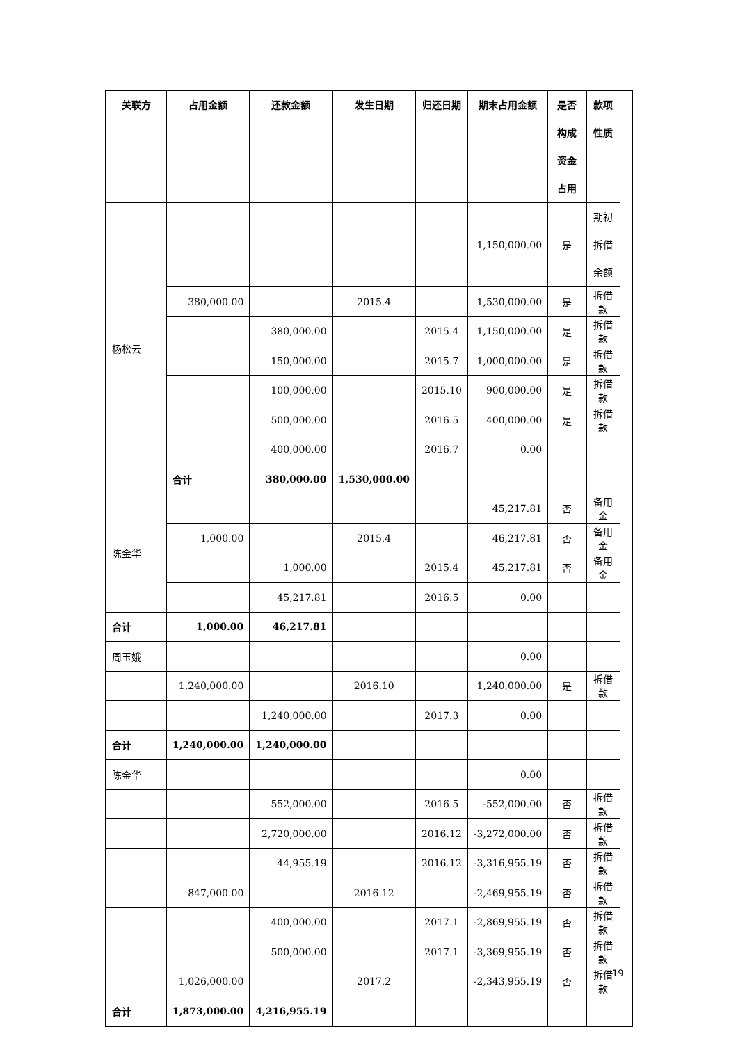| 关联方 | 占用金额 | 还款金额 | 发生日期 | 归还日期 | 期末占用金额 | 是否构成资金占用 | 款项性质 | |
| --- | --- | --- | --- | --- | --- | --- | --- | --- |
| 杨松云 | | | | | 1,150,000.00 | 是 | 期初拆借余额 | |
| | 380,000.00 | | 2015.4 | | 1,530,000.00 | 是 | 拆借款 | |
| | | 380,000.00 | | 2015.4 | 1,150,000.00 | 是 | 拆借款 | |
| | | 150,000.00 | | 2015.7 | 1,000,000.00 | 是 | 拆借款 | |
| | | 100,000.00 | | 2015.10 | 900,000.00 | 是 | 拆借款 | |
| | | 500,000.00 | | 2016.5 | 400,000.00 | 是 | 拆借款 | |
| | | 400,000.00 | | 2016.7 | 0.00 | | | |
| | 合计 | 380,000.00 | 1,530,000.00 | | | | | |
| 陈金华 | | | | | 45,217.81 | 否 | 备用金 | |
| | 1,000.00 | | 2015.4 | | 46,217.81 | 否 | 备用金 | |
| | | 1,000.00 | | 2015.4 | 45,217.81 | 否 | 备用金 | |
| | | 45,217.81 | | 2016.5 | 0.00 | | | |
| 合计 | 1,000.00 | 46,217.81 | | | | | | |
| 周玉娥 | | | | | 0.00 | | | |
| | 1,240,000.00 | | 2016.10 | | 1,240,000.00 | 是 | 拆借款 | |
| | | 1,240,000.00 | | 2017.3 | 0.00 | | | |
| 合计 | 1,240,000.00 | 1,240,000.00 | | | | | | |
| 陈金华 | | | | | 0.00 | | | |
| | | 552,000.00 | | 2016.5 | -552,000.00 | 否 | 拆借款 | |
| | | 2,720,000.00 | | 2016.12 | -3,272,000.00 | 否 | 拆借款 | |
| | | 44,955.19 | | 2016.12 | -3,316,955.19 | 否 | 拆借款 | |
| | 847,000.00 | | 2016.12 | | -2,469,955.19 | 否 | 拆借款 | |
| | | 400,000.00 | | 2017.1 | -2,869,955.19 | 否 | 拆借款 | |
| | | 500,000.00 | | 2017.1 | -3,369,955.19 | 否 | 拆借款 | |
| | 1,026,000.00 | | 2017.2 | | -2,343,955.19 | 否 | 拆借款 | |
| 合计 | 1,873,000.00 | 4,216,955.19 | | | | | | |
19